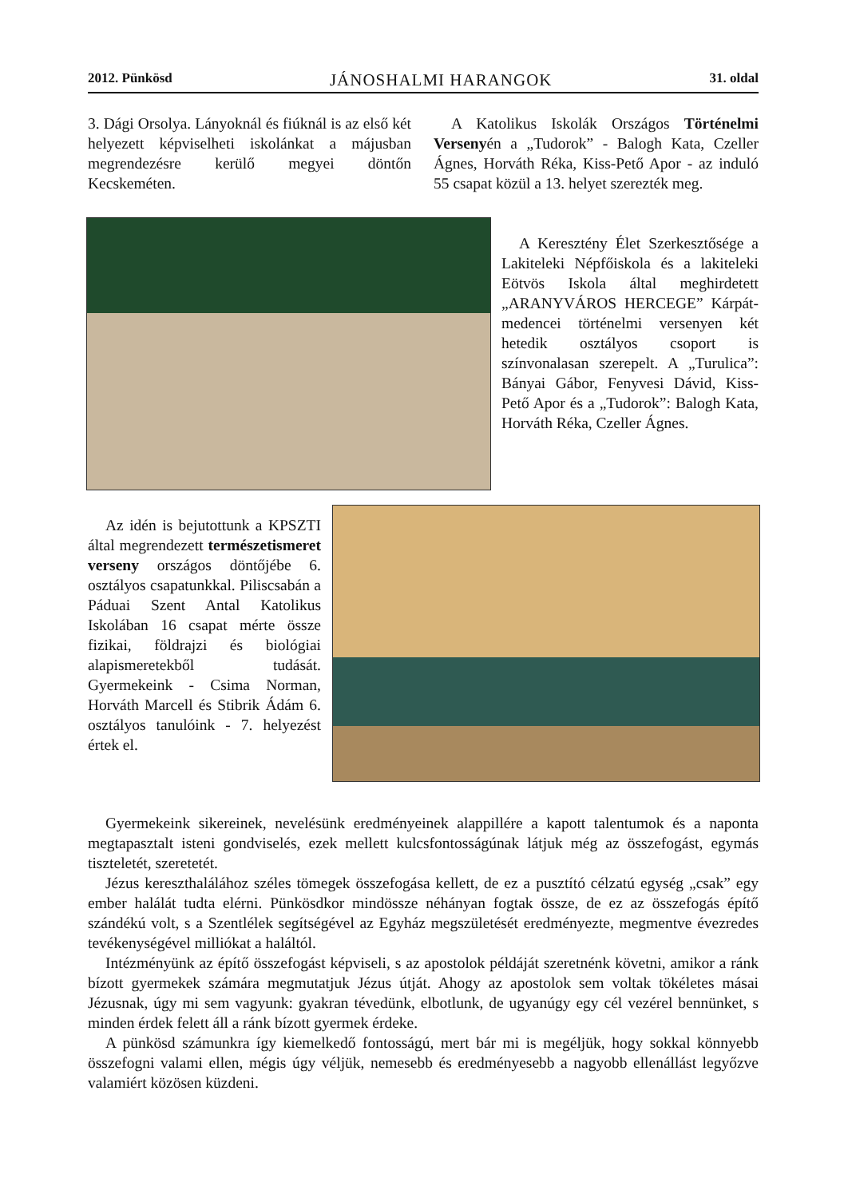2012. Pünkösd JÁNOSHALMI HARANGOK 31. oldal
3. Dági Orsolya. Lányoknál és fiúknál is az első két helyezett képviselheti iskolánkat a májusban megrendezésre kerülő megyei döntőn Kecskeméten.
A Katolikus Iskolák Országos Történelmi Versenyén a „Tudorok” - Balogh Kata, Czeller Ágnes, Horváth Réka, Kiss-Pető Apor - az induló 55 csapat közül a 13. helyet szerezték meg.
A Keresztény Élet Szerkesztősége a Lakiteleki Népfőiskola és a lakiteleki Eötvös Iskola által meghirdetett „ARANYVÁROS HERCEGE” Kárpát-medencei történelmi versenyen két hetedik osztályos csoport is színvonalasan szerepelt. A „Turulica”: Bányai Gábor, Fenyvesi Dávid, Kiss- Pető Apor és a „Tudorok”: Balogh Kata, Horváth Réka, Czeller Ágnes.
Az idén is bejutottunk a KPSZTI által megrendezett természetismeret verseny országos döntőjébe 6. osztályos csapatunkkal. Piliscsabán a Páduai Szent Antal Katolikus Iskolában 16 csapat mérte össze fizikai, földrajzi és biológiai alapismeretekből tudását. Gyermekeink - Csima Norman, Horváth Marcell és Stibrik Ádám 6. osztályos tanulóink - 7. helyezést értek el.
Gyermekeink sikereinek, nevelésünk eredményeinek alappillére a kapott talentumok és a naponta megtapasztalt isteni gondviselés, ezek mellett kulcsfontosságúnak látjuk még az összefogást, egymás tiszteletét, szeretetét.
Jézus kereszthalálához széles tömegek összefogása kellett, de ez a pusztító célzatú egység „csak” egy ember halálát tudta elérni. Pünkösdkor mindössze néhányan fogtak össze, de ez az összefogás építő szándékú volt, s a Szentlélek segítségével az Egyház megszületését eredményezte, megmentve évezredes tevékenységével milliókat a haláltól.
Intézményünk az építő összefogást képviseli, s az apostolok példáját szeretnénk követni, amikor a ránk bízott gyermekek számára megmutatjuk Jézus útját. Ahogy az apostolok sem voltak tökéletes másai Jézusnak, úgy mi sem vagyunk: gyakran tévedünk, elbotlunk, de ugyanúgy egy cél vezérel bennünket, s minden érdek felett áll a ránk bízott gyermek érdeke.
A pünkösd számunkra így kiemelkedő fontosságú, mert bár mi is megéljük, hogy sokkal könnyebb összefogni valami ellen, mégis úgy véljük, nemesebb és eredményesebb a nagyobb ellenállást legyőzve valamiért közösen küzdeni.